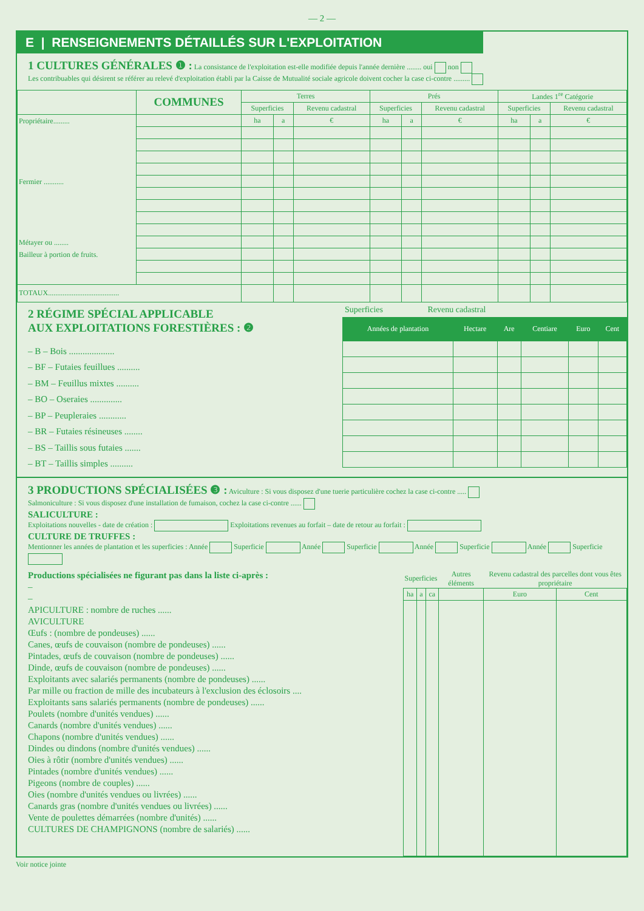— 2 —
E | RENSEIGNEMENTS DÉTAILLÉS SUR L'EXPLOITATION
1 CULTURES GÉNÉRALES ❶ : La consistance de l'exploitation est-elle modifiée depuis l'année dernière ........ oui non
Les contribuables qui désirent se référer au relevé d'exploitation établi par la Caisse de Mutualité sociale agricole doivent cocher la case ci-contre .........
| | COMMUNES | Terres | | | Prés | | | Landes 1<sup>re</sup> Catégorie | | |
| --- | --- | --- | --- | --- | --- | --- | --- | --- | --- | --- |
| | | Superficies | | Revenu cadastral | Superficies | | Revenu cadastral | Superficies | | Revenu cadastral |
| Propriétaire......... Fermier ........... Métayer ou ........ Bailleur à portion de fruits. | | ha | a | € | ha | a | € | ha | a | € |
| TOTAUX....................................... | | | | | | | | | | |
2 RÉGIME SPÉCIAL APPLICABLE
AUX EXPLOITATIONS FORESTIÈRES : ❷
– B – Bois ....................
– BF – Futaies feuillues ..........
– BM – Feuillus mixtes ..........
– BO – Oseraies ..............
– BP – Peupleraies ............
– BR – Futaies résineuses ........
– BS – Taillis sous futaies .......
– BT – Taillis simples ..........
Superficies Revenu cadastral
| Années de plantation | Hectare | Are | Centiare | Euro | Cent |
| --- | --- | --- | --- | --- | --- |
3 PRODUCTIONS SPÉCIALISÉES ❸ : Aviculture : Si vous disposez d'une tuerie particulière cochez la case ci-contre .....
Salmoniculture : Si vous disposez d'une installation de fumaison, cochez la case ci-contre ......
SALICULTURE :
Exploitations nouvelles - date de création : Exploitations revenues au forfait – date de retour au forfait :
CULTURE DE TRUFFES :
Mentionner les années de plantation et les superficies : Année Superficie Année Superficie Année Superficie Année Superficie
Productions spécialisées ne figurant pas dans la liste ci-après :
–
–
APICULTURE : nombre de ruches ......
AVICULTURE
Œufs : (nombre de pondeuses) ......
Canes, œufs de couvaison (nombre de pondeuses) ......
Pintades, œufs de couvaison (nombre de pondeuses) ......
Dinde, œufs de couvaison (nombre de pondeuses) ......
Exploitants avec salariés permanents (nombre de pondeuses) ......
Par mille ou fraction de mille des incubateurs à l'exclusion des éclosoirs ....
Exploitants sans salariés permanents (nombre de pondeuses) ......
Poulets (nombre d'unités vendues) ......
Canards (nombre d'unités vendues) ......
Chapons (nombre d'unités vendues) ......
Dindes ou dindons (nombre d'unités vendues) ......
Oies à rôtir (nombre d'unités vendues) ......
Pintades (nombre d'unités vendues) ......
Pigeons (nombre de couples) ......
Oies (nombre d'unités vendues ou livrées) ......
Canards gras (nombre d'unités vendues ou livrées) ......
Vente de poulettes démarrées (nombre d'unités) ......
CULTURES DE CHAMPIGNONS (nombre de salariés) ......
| Superficies | | | Autres éléments | Revenu cadastral des parcelles dont vous êtes propriétaire | |
| --- | --- | --- | --- | --- | --- |
| ha | a | ca | | Euro | Cent |
Voir notice jointe